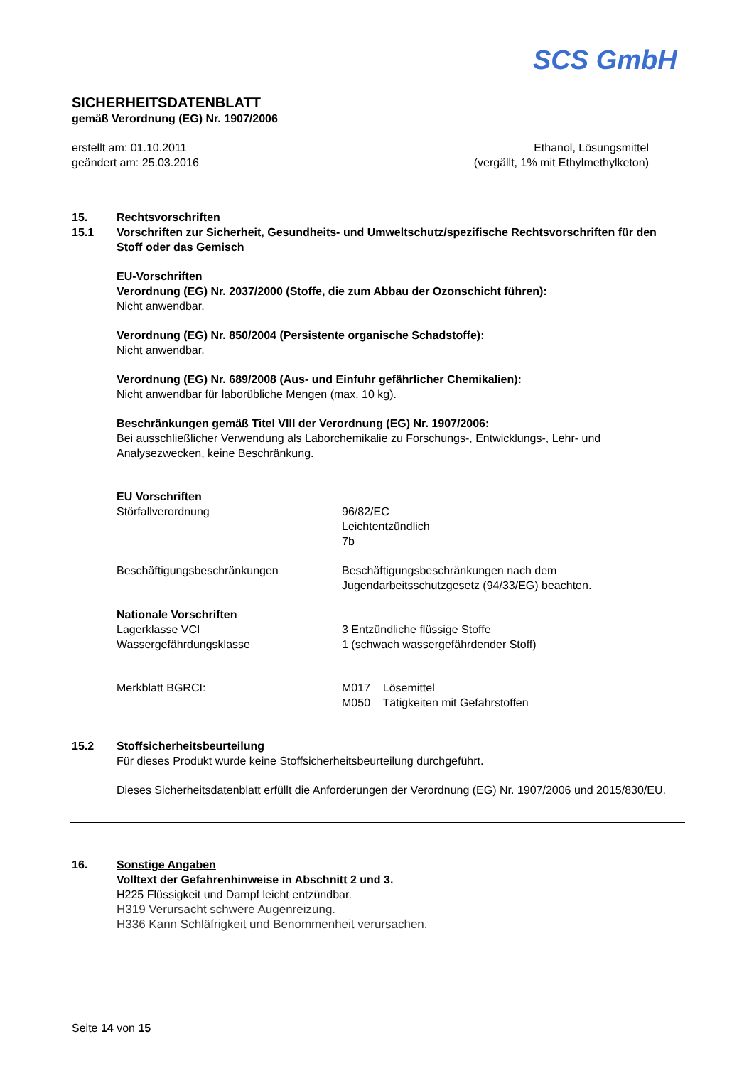SCS GmbH
SICHERHEITSDATENBLATT
gemäß Verordnung (EG) Nr. 1907/2006
erstellt am: 01.10.2011
geändert am: 25.03.2016
Ethanol, Lösungsmittel
(vergällt, 1% mit Ethylmethylketon)
15. Rechtsvorschriften
15.1 Vorschriften zur Sicherheit, Gesundheits- und Umweltschutz/spezifische Rechtsvorschriften für den Stoff oder das Gemisch
EU-Vorschriften
Verordnung (EG) Nr. 2037/2000 (Stoffe, die zum Abbau der Ozonschicht führen):
Nicht anwendbar.
Verordnung (EG) Nr. 850/2004 (Persistente organische Schadstoffe):
Nicht anwendbar.
Verordnung (EG) Nr. 689/2008 (Aus- und Einfuhr gefährlicher Chemikalien):
Nicht anwendbar für laborübliche Mengen (max. 10 kg).
Beschränkungen gemäß Titel VIII der Verordnung (EG) Nr. 1907/2006:
Bei ausschließlicher Verwendung als Laborchemikalie zu Forschungs-, Entwicklungs-, Lehr- und Analysezwecken, keine Beschränkung.
EU Vorschriften
Störfallverordnung 96/82/EC
Leichtentzündlich
7b
Beschäftigungsbeschränkungen Beschäftigungsbeschränkungen nach dem
Jugendarbeitsschutzgesetz (94/33/EG) beachten.
Nationale Vorschriften
Lagerklasse VCI 3 Entzündliche flüssige Stoffe
Wassergefährdungsklasse 1 (schwach wassergefährdender Stoff)
Merkblatt BGRCI: M017 Lösemittel
M050 Tätigkeiten mit Gefahrstoffen
15.2 Stoffsicherheitsbeurteilung
Für dieses Produkt wurde keine Stoffsicherheitsbeurteilung durchgeführt.
Dieses Sicherheitsdatenblatt erfüllt die Anforderungen der Verordnung (EG) Nr. 1907/2006 und 2015/830/EU.
16. Sonstige Angaben
Volltext der Gefahrenhinweise in Abschnitt 2 und 3.
H225 Flüssigkeit und Dampf leicht entzündbar.
H319 Verursacht schwere Augenreizung.
H336 Kann Schläfrigkeit und Benommenheit verursachen.
Seite 14 von 15